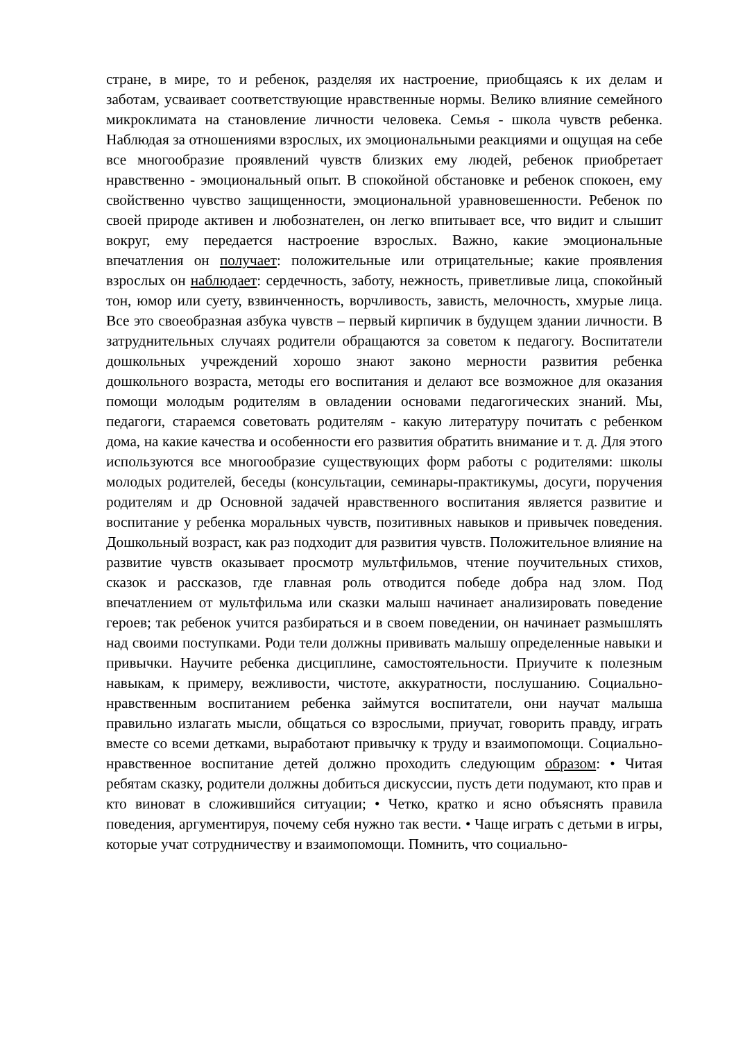стране, в мире, то и ребенок, разделяя их настроение, приобщаясь к их делам и заботам, усваивает соответствующие нравственные нормы. Велико влияние семейного микроклимата на становление личности человека. Семья - школа чувств ребенка. Наблюдая за отношениями взрослых, их эмоциональными реакциями и ощущая на себе все многообразие проявлений чувств близких ему людей, ребенок приобретает нравственно - эмоциональный опыт. В спокойной обстановке и ребенок спокоен, ему свойственно чувство защищенности, эмоциональной уравновешенности. Ребенок по своей природе активен и любознателен, он легко впитывает все, что видит и слышит вокруг, ему передается настроение взрослых. Важно, какие эмоциональные впечатления он получает: положительные или отрицательные; какие проявления взрослых он наблюдает: сердечность, заботу, нежность, приветливые лица, спокойный тон, юмор или суету, взвинченность, ворчливость, зависть, мелочность, хмурые лица. Все это своеобразная азбука чувств – первый кирпичик в будущем здании личности. В затруднительных случаях родители обращаются за советом к педагогу. Воспитатели дошкольных учреждений хорошо знают законо мерности развития ребенка дошкольного возраста, методы его воспитания и делают все возможное для оказания помощи молодым родителям в овладении основами педагогических знаний. Мы, педагоги, стараемся советовать родителям - какую литературу почитать с ребенком дома, на какие качества и особенности его развития обратить внимание и т. д. Для этого используются все многообразие существующих форм работы с родителями: школы молодых родителей, беседы (консультации, семинары-практикумы, досуги, поручения родителям и др Основной задачей нравственного воспитания является развитие и воспитание у ребенка моральных чувств, позитивных навыков и привычек поведения. Дошкольный возраст, как раз подходит для развития чувств. Положительное влияние на развитие чувств оказывает просмотр мультфильмов, чтение поучительных стихов, сказок и рассказов, где главная роль отводится победе добра над злом. Под впечатлением от мультфильма или сказки малыш начинает анализировать поведение героев; так ребенок учится разбираться и в своем поведении, он начинает размышлять над своими поступками. Роди тели должны прививать малышу определенные навыки и привычки. Научите ребенка дисциплине, самостоятельности. Приучите к полезным навыкам, к примеру, вежливости, чистоте, аккуратности, послушанию. Социально-нравственным воспитанием ребенка займутся воспитатели, они научат малыша правильно излагать мысли, общаться со взрослыми, приучат, говорить правду, играть вместе со всеми детками, выработают привычку к труду и взаимопомощи. Социально-нравственное воспитание детей должно проходить следующим образом: • Читая ребятам сказку, родители должны добиться дискуссии, пусть дети подумают, кто прав и кто виноват в сложившийся ситуации; • Четко, кратко и ясно объяснять правила поведения, аргументируя, почему себя нужно так вести. • Чаще играть с детьми в игры, которые учат сотрудничеству и взаимопомощи. Помнить, что социально-